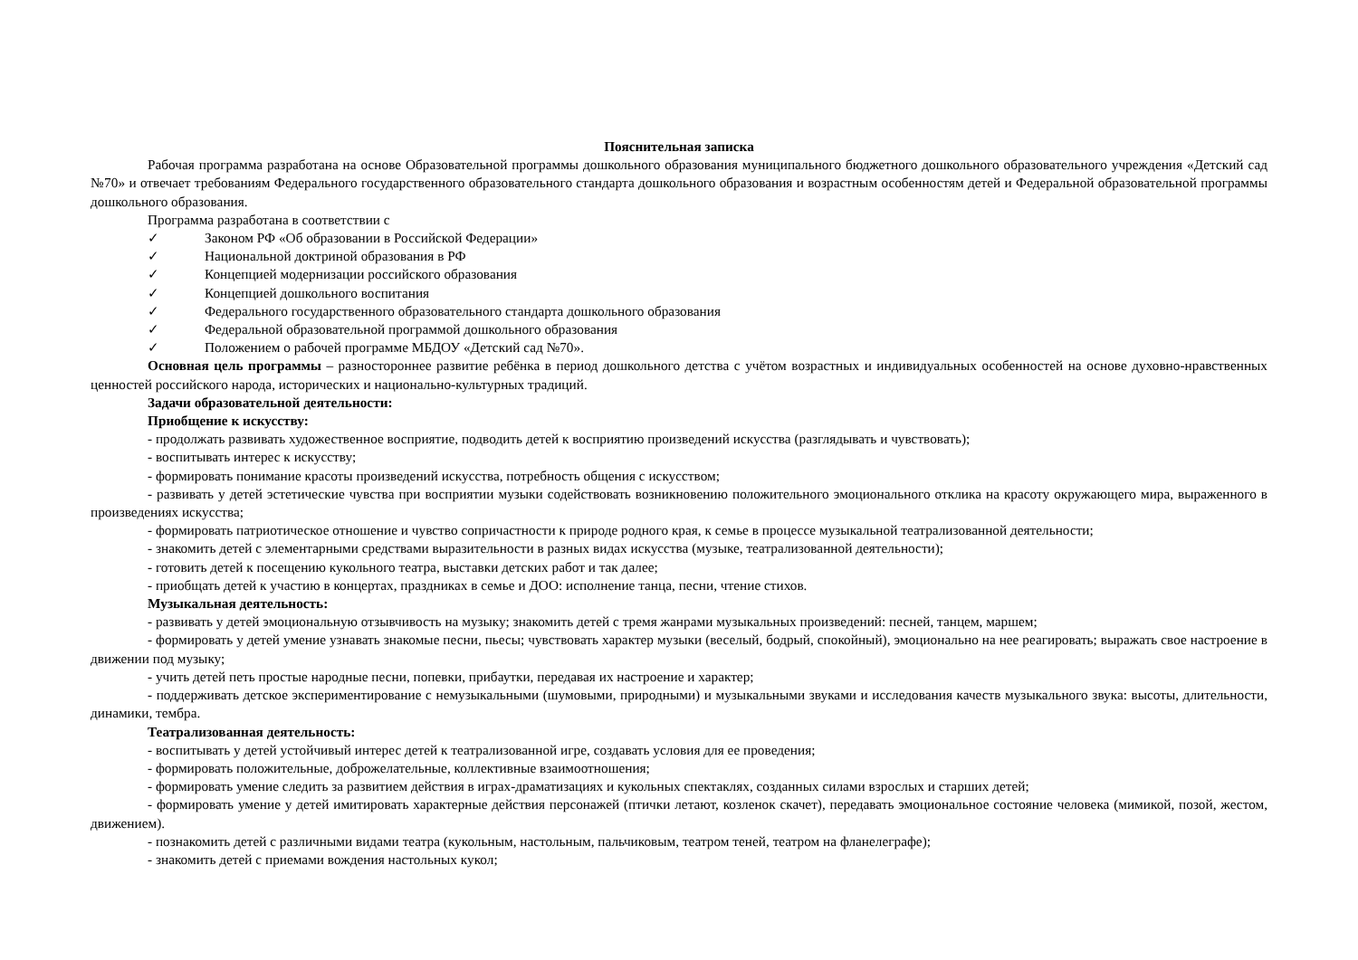Пояснительная записка
Рабочая программа разработана на основе Образовательной программы дошкольного образования муниципального бюджетного дошкольного образовательного учреждения «Детский сад №70» и отвечает требованиям Федерального государственного образовательного стандарта дошкольного образования и возрастным особенностям детей и Федеральной образовательной программы дошкольного образования.
Программа разработана в соответствии с
✓ Законом РФ «Об образовании в Российской Федерации»
✓ Национальной доктриной образования в РФ
✓ Концепцией модернизации российского образования
✓ Концепцией дошкольного воспитания
✓ Федерального государственного образовательного стандарта дошкольного образования
✓ Федеральной образовательной программой дошкольного образования
✓ Положением о рабочей программе МБДОУ «Детский сад №70».
Основная цель программы – разностороннее развитие ребёнка в период дошкольного детства с учётом возрастных и индивидуальных особенностей на основе духовно-нравственных ценностей российского народа, исторических и национально-культурных традиций.
Задачи образовательной деятельности:
Приобщение к искусству:
- продолжать развивать художественное восприятие, подводить детей к восприятию произведений искусства (разглядывать и чувствовать);
- воспитывать интерес к искусству;
- формировать понимание красоты произведений искусства, потребность общения с искусством;
- развивать у детей эстетические чувства при восприятии музыки содействовать возникновению положительного эмоционального отклика на красоту окружающего мира, выраженного в произведениях искусства;
- формировать патриотическое отношение и чувство сопричастности к природе родного края, к семье в процессе музыкальной театрализованной деятельности;
- знакомить детей с элементарными средствами выразительности в разных видах искусства (музыке, театрализованной деятельности);
- готовить детей к посещению кукольного театра, выставки детских работ и так далее;
- приобщать детей к участию в концертах, праздниках в семье и ДОО: исполнение танца, песни, чтение стихов.
Музыкальная деятельность:
- развивать у детей эмоциональную отзывчивость на музыку; знакомить детей с тремя жанрами музыкальных произведений: песней, танцем, маршем;
- формировать у детей умение узнавать знакомые песни, пьесы; чувствовать характер музыки (веселый, бодрый, спокойный), эмоционально на нее реагировать; выражать свое настроение в движении под музыку;
- учить детей петь простые народные песни, попевки, прибаутки, передавая их настроение и характер;
- поддерживать детское экспериментирование с немузыкальными (шумовыми, природными) и музыкальными звуками и исследования качеств музыкального звука: высоты, длительности, динамики, тембра.
Театрализованная деятельность:
- воспитывать у детей устойчивый интерес детей к театрализованной игре, создавать условия для ее проведения;
- формировать положительные, доброжелательные, коллективные взаимоотношения;
- формировать умение следить за развитием действия в играх-драматизациях и кукольных спектаклях, созданных силами взрослых и старших детей;
- формировать умение у детей имитировать характерные действия персонажей (птички летают, козленок скачет), передавать эмоциональное состояние человека (мимикой, позой, жестом, движением).
- познакомить детей с различными видами театра (кукольным, настольным, пальчиковым, театром теней, театром на фланелеграфе);
- знакомить детей с приемами вождения настольных кукол;